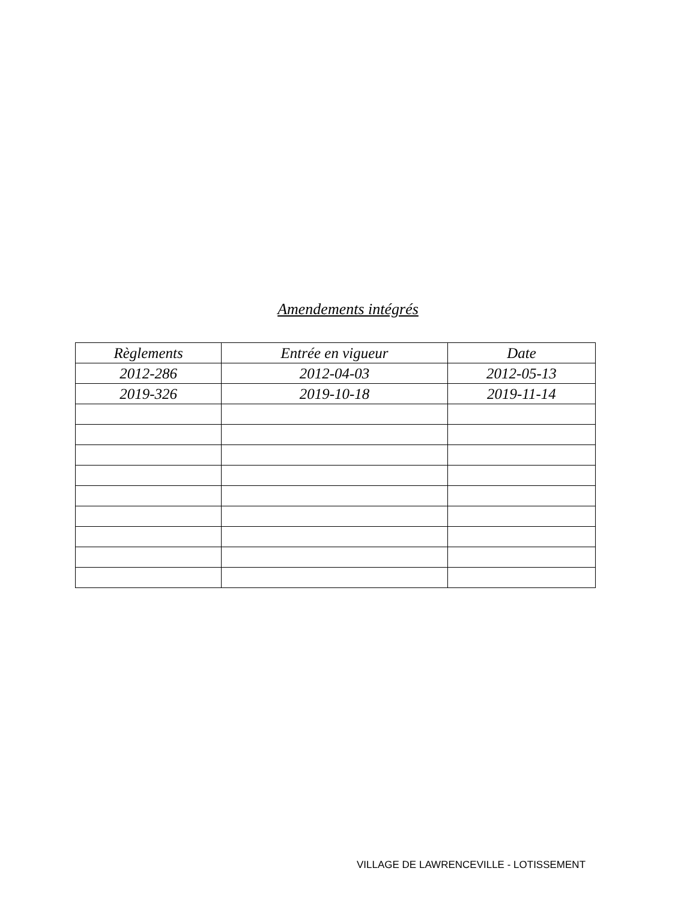Amendements intégrés
| Règlements | Entrée en vigueur | Date |
| --- | --- | --- |
| 2012-286 | 2012-04-03 | 2012-05-13 |
| 2019-326 | 2019-10-18 | 2019-11-14 |
VILLAGE DE LAWRENCEVILLE - LOTISSEMENT